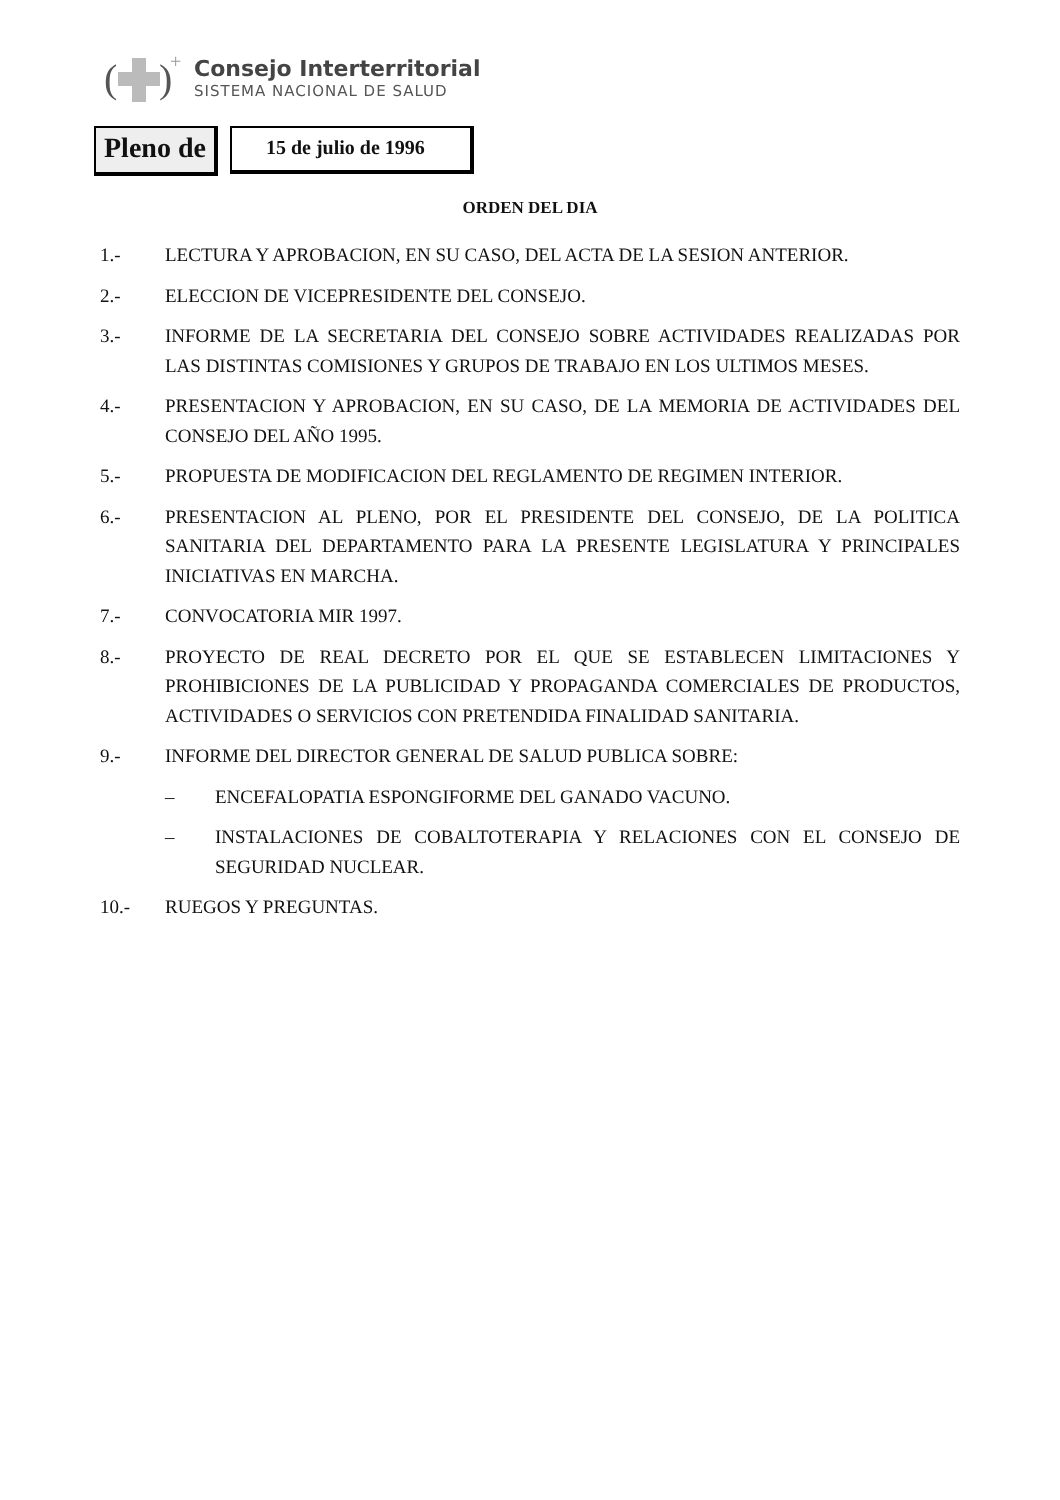(
)
+
Consejo Interterritorial
SISTEMA NACIONAL DE SALUD
Pleno de
15 de julio de 1996
ORDEN DEL DIA
1.- LECTURA Y APROBACION, EN SU CASO, DEL ACTA DE LA SESION ANTERIOR.
2.- ELECCION DE VICEPRESIDENTE DEL CONSEJO.
3.- INFORME DE LA SECRETARIA DEL CONSEJO SOBRE ACTIVIDADES REALIZADAS POR LAS DISTINTAS COMISIONES Y GRUPOS DE TRABAJO EN LOS ULTIMOS MESES.
4.- PRESENTACION Y APROBACION, EN SU CASO, DE LA MEMORIA DE ACTIVIDADES DEL CONSEJO DEL AÑO 1995.
5.- PROPUESTA DE MODIFICACION DEL REGLAMENTO DE REGIMEN INTERIOR.
6.- PRESENTACION AL PLENO, POR EL PRESIDENTE DEL CONSEJO, DE LA POLITICA SANITARIA DEL DEPARTAMENTO PARA LA PRESENTE LEGISLATURA Y PRINCIPALES INICIATIVAS EN MARCHA.
7.- CONVOCATORIA MIR 1997.
8.- PROYECTO DE REAL DECRETO POR EL QUE SE ESTABLECEN LIMITACIONES Y PROHIBICIONES DE LA PUBLICIDAD Y PROPAGANDA COMERCIALES DE PRODUCTOS, ACTIVIDADES O SERVICIOS CON PRETENDIDA FINALIDAD SANITARIA.
9.- INFORME DEL DIRECTOR GENERAL DE SALUD PUBLICA SOBRE:
– ENCEFALOPATIA ESPONGIFORME DEL GANADO VACUNO.
– INSTALACIONES DE COBALTOTERAPIA Y RELACIONES CON EL CONSEJO DE SEGURIDAD NUCLEAR.
10.- RUEGOS Y PREGUNTAS.